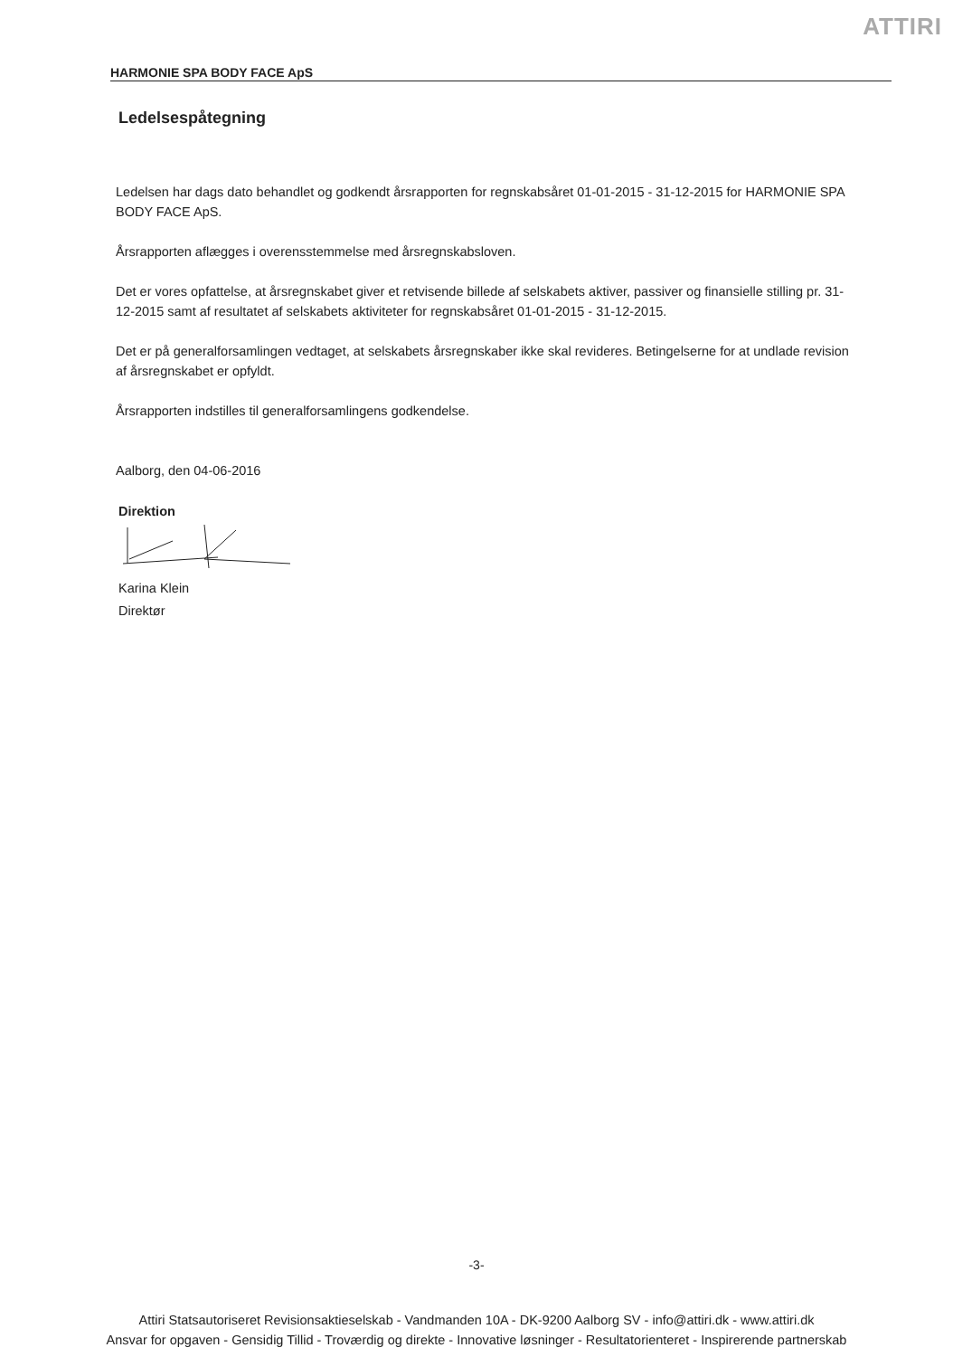ATTIRI
HARMONIE SPA BODY FACE ApS
Ledelsespåtegning
Ledelsen har dags dato behandlet og godkendt årsrapporten for regnskabsåret 01-01-2015 - 31-12-2015 for HARMONIE SPA BODY FACE ApS.
Årsrapporten aflægges i overensstemmelse med årsregnskabsloven.
Det er vores opfattelse, at årsregnskabet giver et retvisende billede af selskabets aktiver, passiver og finansielle stilling pr. 31-12-2015 samt af resultatet af selskabets aktiviteter for regnskabsåret 01-01-2015 - 31-12-2015.
Det er på generalforsamlingen vedtaget, at selskabets årsregnskaber ikke skal revideres. Betingelserne for at undlade revision af årsregnskabet er opfyldt.
Årsrapporten indstilles til generalforsamlingens godkendelse.
Aalborg, den 04-06-2016
Direktion Karina Klein
Direktør
-3-
Attiri Statsautoriseret Revisionsaktieselskab - Vandmanden 10A - DK-9200 Aalborg SV - info@attiri.dk - www.attiri.dk
Ansvar for opgaven - Gensidig Tillid - Troværdig og direkte - Innovative løsninger - Resultatorienteret - Inspirerende partnerskab